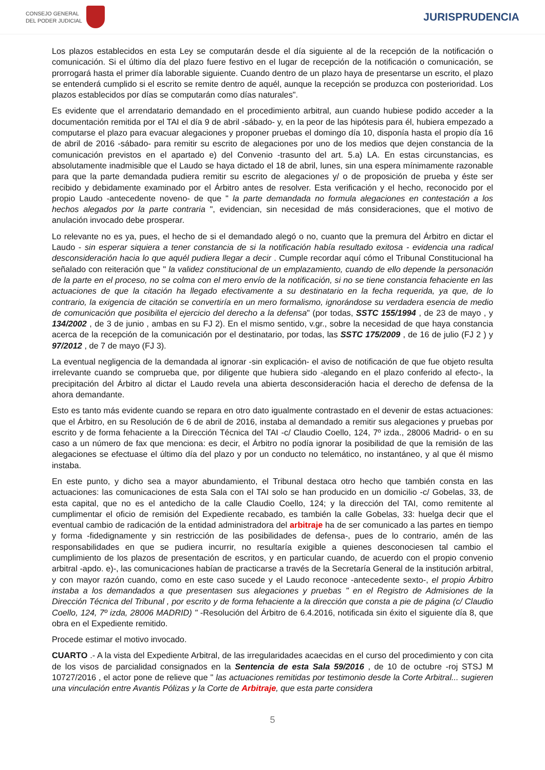CONSEJO GENERAL
DEL PODER JUDICIAL
JURISPRUDENCIA
Los plazos establecidos en esta Ley se computarán desde el día siguiente al de la recepción de la notificación o comunicación. Si el último día del plazo fuere festivo en el lugar de recepción de la notificación o comunicación, se prorrogará hasta el primer día laborable siguiente. Cuando dentro de un plazo haya de presentarse un escrito, el plazo se entenderá cumplido si el escrito se remite dentro de aquél, aunque la recepción se produzca con posterioridad. Los plazos establecidos por días se computarán como días naturales".
Es evidente que el arrendatario demandado en el procedimiento arbitral, aun cuando hubiese podido acceder a la documentación remitida por el TAI el día 9 de abril -sábado- y, en la peor de las hipótesis para él, hubiera empezado a computarse el plazo para evacuar alegaciones y proponer pruebas el domingo día 10, disponía hasta el propio día 16 de abril de 2016 -sábado- para remitir su escrito de alegaciones por uno de los medios que dejen constancia de la comunicación previstos en el apartado e) del Convenio -trasunto del art. 5.a) LA. En estas circunstancias, es absolutamente inadmisible que el Laudo se haya dictado el 18 de abril, lunes, sin una espera mínimamente razonable para que la parte demandada pudiera remitir su escrito de alegaciones y/ o de proposición de prueba y éste ser recibido y debidamente examinado por el Árbitro antes de resolver. Esta verificación y el hecho, reconocido por el propio Laudo -antecedente noveno- de que " la parte demandada no formula alegaciones en contestación a los hechos alegados por la parte contraria ", evidencian, sin necesidad de más consideraciones, que el motivo de anulación invocado debe prosperar.
Lo relevante no es ya, pues, el hecho de si el demandado alegó o no, cuanto que la premura del Árbitro en dictar el Laudo - sin esperar siquiera a tener constancia de si la notificación había resultado exitosa - evidencia una radical desconsideración hacia lo que aquél pudiera llegar a decir . Cumple recordar aquí cómo el Tribunal Constitucional ha señalado con reiteración que " la validez constitucional de un emplazamiento, cuando de ello depende la personación de la parte en el proceso, no se colma con el mero envío de la notificación, si no se tiene constancia fehaciente en las actuaciones de que la citación ha llegado efectivamente a su destinatario en la fecha requerida, ya que, de lo contrario, la exigencia de citación se convertiría en un mero formalismo, ignorándose su verdadera esencia de medio de comunicación que posibilita el ejercicio del derecho a la defensa" (por todas, SSTC 155/1994 , de 23 de mayo , y 134/2002 , de 3 de junio , ambas en su FJ 2). En el mismo sentido, v.gr., sobre la necesidad de que haya constancia acerca de la recepción de la comunicación por el destinatario, por todas, las SSTC 175/2009 , de 16 de julio (FJ 2 ) y 97/2012 , de 7 de mayo (FJ 3).
La eventual negligencia de la demandada al ignorar -sin explicación- el aviso de notificación de que fue objeto resulta irrelevante cuando se comprueba que, por diligente que hubiera sido -alegando en el plazo conferido al efecto-, la precipitación del Árbitro al dictar el Laudo revela una abierta desconsideración hacia el derecho de defensa de la ahora demandante.
Esto es tanto más evidente cuando se repara en otro dato igualmente contrastado en el devenir de estas actuaciones: que el Árbitro, en su Resolución de 6 de abril de 2016, instaba al demandado a remitir sus alegaciones y pruebas por escrito y de forma fehaciente a la Dirección Técnica del TAI -c/ Claudio Coello, 124, 7º izda., 28006 Madrid- o en su caso a un número de fax que menciona: es decir, el Árbitro no podía ignorar la posibilidad de que la remisión de las alegaciones se efectuase el último día del plazo y por un conducto no telemático, no instantáneo, y al que él mismo instaba.
En este punto, y dicho sea a mayor abundamiento, el Tribunal destaca otro hecho que también consta en las actuaciones: las comunicaciones de esta Sala con el TAI solo se han producido en un domicilio -c/ Gobelas, 33, de esta capital, que no es el antedicho de la calle Claudio Coello, 124; y la dirección del TAI, como remitente al cumplimentar el oficio de remisión del Expediente recabado, es también la calle Gobelas, 33: huelga decir que el eventual cambio de radicación de la entidad administradora del arbitraje ha de ser comunicado a las partes en tiempo y forma -fidedignamente y sin restricción de las posibilidades de defensa-, pues de lo contrario, amén de las responsabilidades en que se pudiera incurrir, no resultaría exigible a quienes desconociesen tal cambio el cumplimiento de los plazos de presentación de escritos, y en particular cuando, de acuerdo con el propio convenio arbitral -apdo. e)-, las comunicaciones habían de practicarse a través de la Secretaría General de la institución arbitral, y con mayor razón cuando, como en este caso sucede y el Laudo reconoce -antecedente sexto-, el propio Árbitro instaba a los demandados a que presentasen sus alegaciones y pruebas " en el Registro de Admisiones de la Dirección Técnica del Tribunal , por escrito y de forma fehaciente a la dirección que consta a pie de página (c/ Claudio Coello, 124, 7º izda, 28006 MADRID) " -Resolución del Árbitro de 6.4.2016, notificada sin éxito el siguiente día 8, que obra en el Expediente remitido.
Procede estimar el motivo invocado.
CUARTO .- A la vista del Expediente Arbitral, de las irregularidades acaecidas en el curso del procedimiento y con cita de los visos de parcialidad consignados en la Sentencia de esta Sala 59/2016 , de 10 de octubre -roj STSJ M 10727/2016 , el actor pone de relieve que " las actuaciones remitidas por testimonio desde la Corte Arbitral... sugieren una vinculación entre Avantis Pólizas y la Corte de Arbitraje, que esta parte considera
5